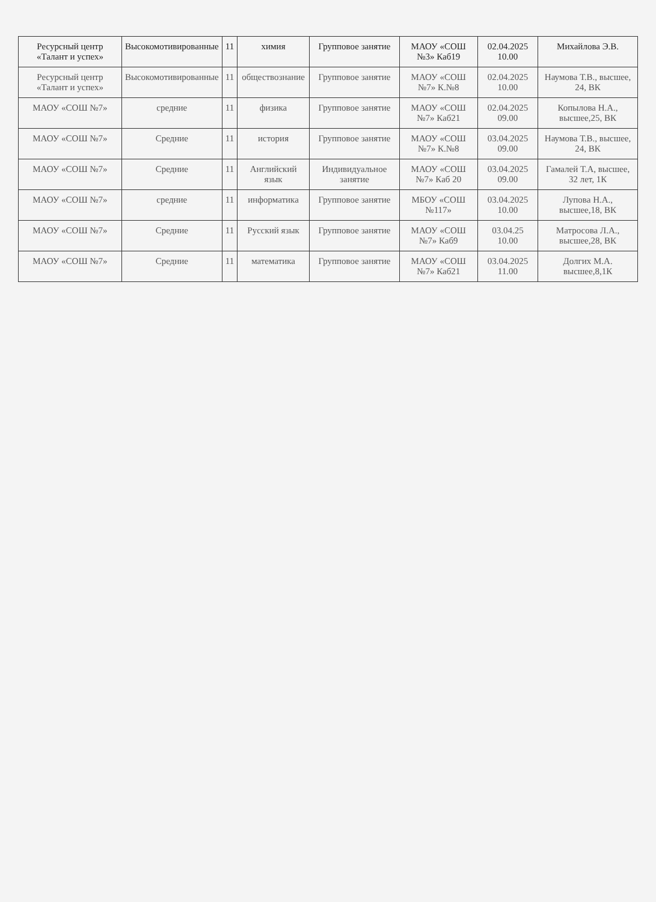| Ресурсный центр «Талант и успех» | Высокомотивированные | 11 | химия | Групповое занятие | МАОУ «СОШ №3» Каб19 | 02.04.2025 10.00 | Михайлова Э.В. |
| Ресурсный центр «Талант и успех» | Высокомотивированные | 11 | обществознание | Групповое занятие | МАОУ «СОШ №7» К.№8 | 02.04.2025 10.00 | Наумова Т.В., высшее, 24, ВК |
| МАОУ «СОШ №7» | средние | 11 | физика | Групповое занятие | МАОУ «СОШ №7» Каб21 | 02.04.2025 09.00 | Копылова Н.А., высшее,25, ВК |
| МАОУ «СОШ №7» | Средние | 11 | история | Групповое занятие | МАОУ «СОШ №7» К.№8 | 03.04.2025 09.00 | Наумова Т.В., высшее, 24, ВК |
| МАОУ «СОШ №7» | Средние | 11 | Английский язык | Индивидуальное занятие | МАОУ «СОШ №7» Каб 20 | 03.04.2025 09.00 | Гамалей Т.А, высшее, 32 лет, 1К |
| МАОУ «СОШ №7» | средние | 11 | информатика | Групповое занятие | МБОУ «СОШ №117» | 03.04.2025 10.00 | Лупова Н.А., высшее,18, ВК |
| МАОУ «СОШ №7» | Средние | 11 | Русский язык | Групповое занятие | МАОУ «СОШ №7» Каб9 | 03.04.25 10.00 | Матросова Л.А., высшее,28, ВК |
| МАОУ «СОШ №7» | Средние | 11 | математика | Групповое занятие | МАОУ «СОШ №7» Каб21 | 03.04.2025 11.00 | Долгих М.А. высшее,8,1К |